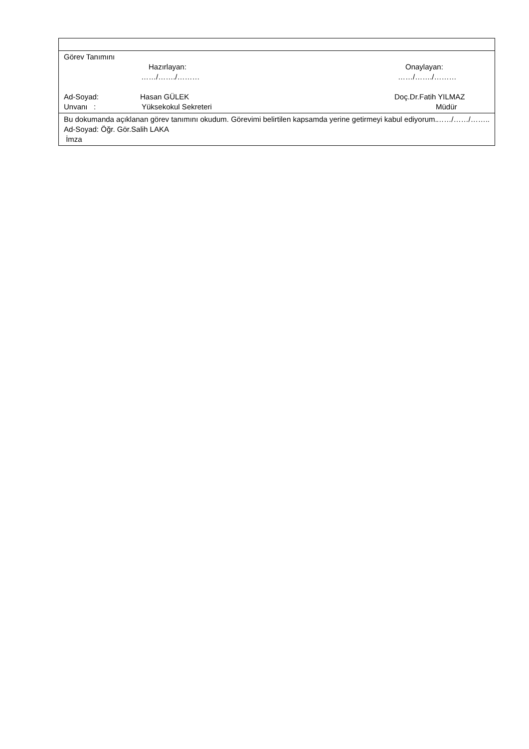| Görev Tanımını Hazırlayan: Onaylayan: ……/……./……… ……/……./……… Ad-Soyad: Hasan GÜLEK Doç.Dr.Fatih YILMAZ Unvanı : Yüksekokul Sekreteri Müdür |
| Bu dokumanda açıklanan görev tanımını okudum. Görevimi belirtilen kapsamda yerine getirmeyi kabul ediyorum. ……/……/…….. Ad-Soyad: Öğr. Gör.Salih LAKA İmza |